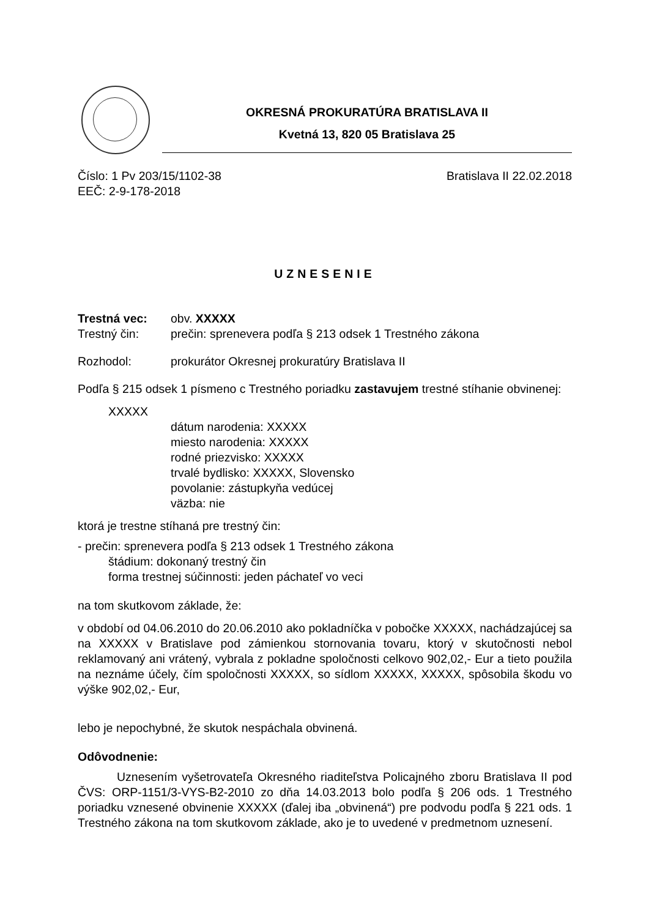OKRESNÁ PROKURATÚRA BRATISLAVA II
Kvetná 13, 820 05 Bratislava 25
Číslo: 1 Pv 203/15/1102-38 Bratislava II 22.02.2018
EEČ: 2-9-178-2018
UZNESENIE
Trestná vec: obv. XXXXX
Trestný čin: prečin: sprenevera podľa § 213 odsek 1 Trestného zákona
Rozhodol: prokurátor Okresnej prokuratúry Bratislava II
Podľa § 215 odsek 1 písmeno c Trestného poriadku zastavujem trestné stíhanie obvinenej:
XXXXX
dátum narodenia: XXXXX
miesto narodenia: XXXXX
rodné priezvisko: XXXXX
trvalé bydlisko: XXXXX, Slovensko
povolanie: zástupkyňa vedúcej
väzba: nie
ktorá je trestne stíhaná pre trestný čin:
- prečin: sprenevera podľa § 213 odsek 1 Trestného zákona
štádium: dokonaný trestný čin
forma trestnej súčinnosti: jeden páchateľ vo veci
na tom skutkovom základe, že:
v období od 04.06.2010 do 20.06.2010 ako pokladníčka v pobočke XXXXX, nachádzajúcej sa na XXXXX v Bratislave pod zámienkou stornovania tovaru, ktorý v skutočnosti nebol reklamovaný ani vrátený, vybrala z pokladne spoločnosti celkovo 902,02,- Eur a tieto použila na neznáme účely, čím spoločnosti XXXXX, so sídlom XXXXX, XXXXX, spôsobila škodu vo výške 902,02,- Eur,
lebo je nepochybné, že skutok nespáchala obvinená.
Odôvodnenie:
Uznesením vyšetrovateľa Okresného riaditeľstva Policajného zboru Bratislava II pod ČVS: ORP-1151/3-VYS-B2-2010 zo dňa 14.03.2013 bolo podľa § 206 ods. 1 Trestného poriadku vznesené obvinenie XXXXX (ďalej iba „obvinená“) pre podvodu podľa § 221 ods. 1 Trestného zákona na tom skutkovom základe, ako je to uvedené v predmetnom uznesení.